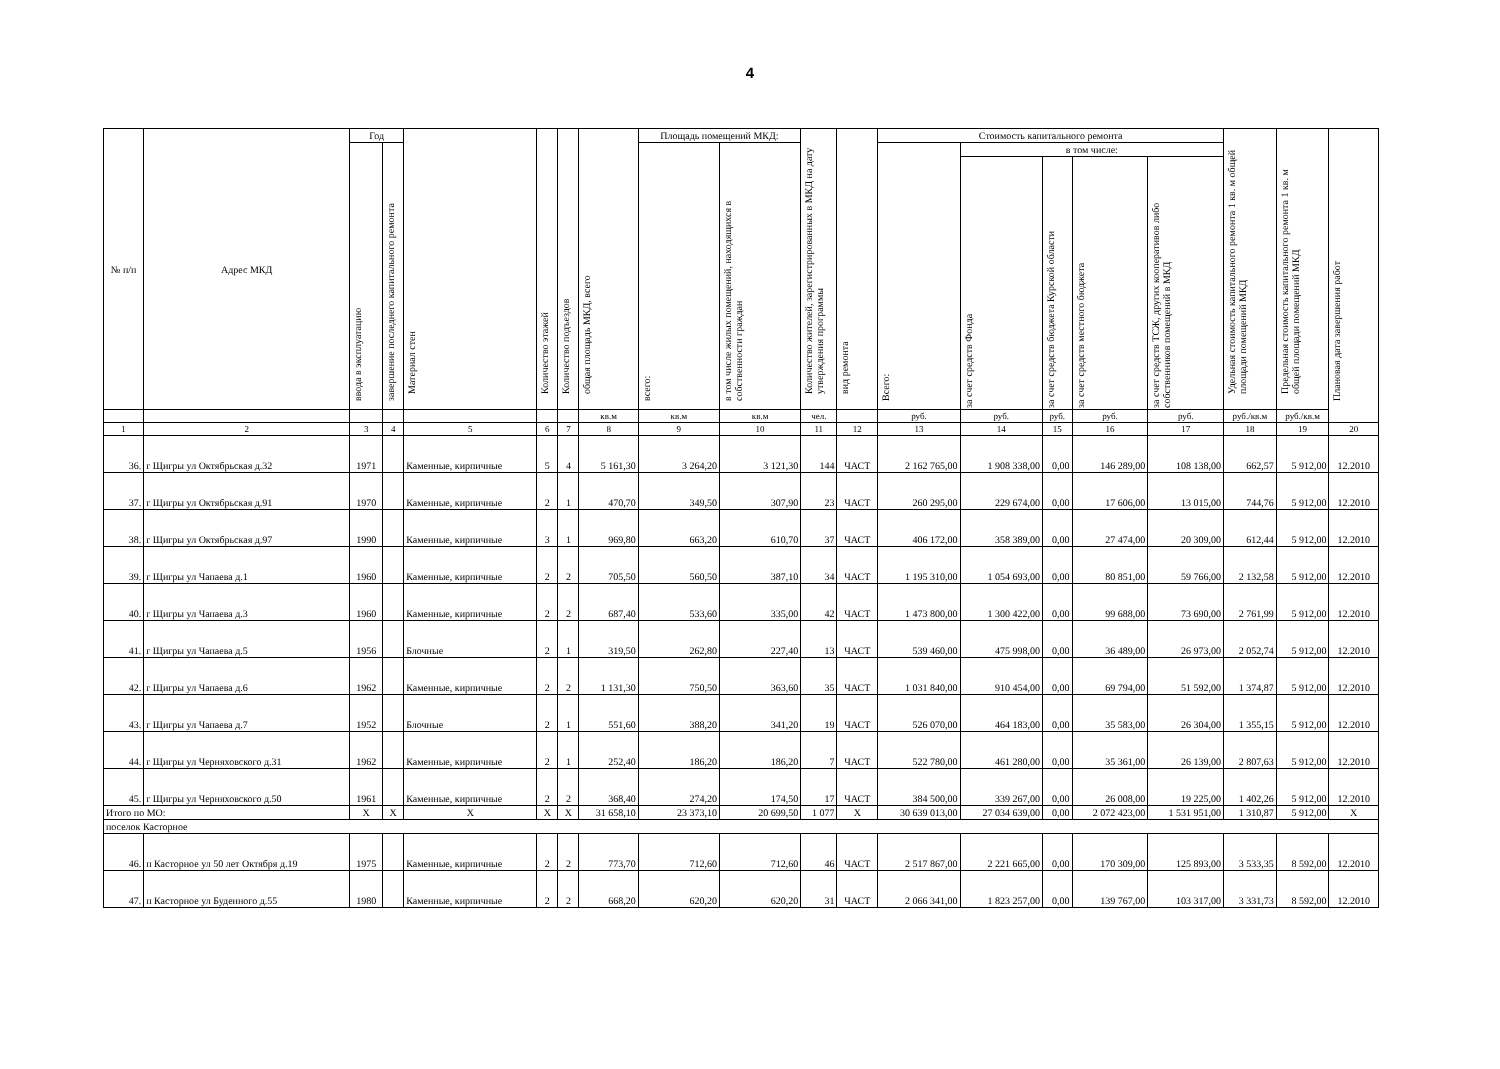4
| № п/п | Адрес МКД | Год | | Материал стен | Количество этажей | Количество подъездов | общая площадь МКД, всего | Площадь помещений МКД: | | Количество жителей, зарегистрированных в МКД на дату утверждения программы | вид ремонта | Стоимость капитального ремонта | | | | | Удельная стоимость капитального ремонта 1 кв. м общей площади помещений МКД | Предельная стоимость капитального ремонта 1 кв. м общей площади помещений МКД | Плановая дата завершения работ |
| --- | --- | --- | --- | --- | --- | --- | --- | --- | --- | --- | --- | --- | --- | --- | --- | --- | --- | --- | --- |
| | | ввода в эксплуатацию | завершение последнего капитального ремонта | | | | | всего: | в том числе жилых помещений, находящихся в собственности граждан | | | Всего: | в том числе: | | | | | | |
| | | | | | | | | | | | | | за счет средств Фонда | за счет средств бюджета Курской области | за счет средств местного бюджета | за счет средств ТСЖ, других кооперативов либо собственников помещений в МКД | | | |
| | | | | | | | кв.м | кв.м | кв.м | чел. | | руб. | руб. | руб. | руб. | руб. | руб./кв.м | руб./кв.м | |
| 1 | 2 | 3 | 4 | 5 | 6 | 7 | 8 | 9 | 10 | 11 | 12 | 13 | 14 | 15 | 16 | 17 | 18 | 19 | 20 |
| 36. | г Щигры ул Октябрьская д.32 | 1971 | | Каменные, кирпичные | 5 | 4 | 5 161,30 | 3 264,20 | 3 121,30 | 144 | ЧАСТ | 2 162 765,00 | 1 908 338,00 | 0,00 | 146 289,00 | 108 138,00 | 662,57 | 5 912,00 | 12.2010 |
| 37. | г Щигры ул Октябрьская д.91 | 1970 | | Каменные, кирпичные | 2 | 1 | 470,70 | 349,50 | 307,90 | 23 | ЧАСТ | 260 295,00 | 229 674,00 | 0,00 | 17 606,00 | 13 015,00 | 744,76 | 5 912,00 | 12.2010 |
| 38. | г Щигры ул Октябрьская д.97 | 1990 | | Каменные, кирпичные | 3 | 1 | 969,80 | 663,20 | 610,70 | 37 | ЧАСТ | 406 172,00 | 358 389,00 | 0,00 | 27 474,00 | 20 309,00 | 612,44 | 5 912,00 | 12.2010 |
| 39. | г Щигры ул Чапаева д.1 | 1960 | | Каменные, кирпичные | 2 | 2 | 705,50 | 560,50 | 387,10 | 34 | ЧАСТ | 1 195 310,00 | 1 054 693,00 | 0,00 | 80 851,00 | 59 766,00 | 2 132,58 | 5 912,00 | 12.2010 |
| 40. | г Щигры ул Чапаева д.3 | 1960 | | Каменные, кирпичные | 2 | 2 | 687,40 | 533,60 | 335,00 | 42 | ЧАСТ | 1 473 800,00 | 1 300 422,00 | 0,00 | 99 688,00 | 73 690,00 | 2 761,99 | 5 912,00 | 12.2010 |
| 41. | г Щигры ул Чапаева д.5 | 1956 | | Блочные | 2 | 1 | 319,50 | 262,80 | 227,40 | 13 | ЧАСТ | 539 460,00 | 475 998,00 | 0,00 | 36 489,00 | 26 973,00 | 2 052,74 | 5 912,00 | 12.2010 |
| 42. | г Щигры ул Чапаева д.6 | 1962 | | Каменные, кирпичные | 2 | 2 | 1 131,30 | 750,50 | 363,60 | 35 | ЧАСТ | 1 031 840,00 | 910 454,00 | 0,00 | 69 794,00 | 51 592,00 | 1 374,87 | 5 912,00 | 12.2010 |
| 43. | г Щигры ул Чапаева д.7 | 1952 | | Блочные | 2 | 1 | 551,60 | 388,20 | 341,20 | 19 | ЧАСТ | 526 070,00 | 464 183,00 | 0,00 | 35 583,00 | 26 304,00 | 1 355,15 | 5 912,00 | 12.2010 |
| 44. | г Щигры ул Черняховского д.31 | 1962 | | Каменные, кирпичные | 2 | 1 | 252,40 | 186,20 | 186,20 | 7 | ЧАСТ | 522 780,00 | 461 280,00 | 0,00 | 35 361,00 | 26 139,00 | 2 807,63 | 5 912,00 | 12.2010 |
| 45. | г Щигры ул Черняховского д.50 | 1961 | | Каменные, кирпичные | 2 | 2 | 368,40 | 274,20 | 174,50 | 17 | ЧАСТ | 384 500,00 | 339 267,00 | 0,00 | 26 008,00 | 19 225,00 | 1 402,26 | 5 912,00 | 12.2010 |
| Итого по МО: | | X | X | X | X | X | 31 658,10 | 23 373,10 | 20 699,50 | 1 077 | X | 30 639 013,00 | 27 034 639,00 | 0,00 | 2 072 423,00 | 1 531 951,00 | 1 310,87 | 5 912,00 | X |
| поселок Касторное | | | | | | | | | | | | | | | | | | | |
| 46. | п Касторное ул 50 лет Октября д.19 | 1975 | | Каменные, кирпичные | 2 | 2 | 773,70 | 712,60 | 712,60 | 46 | ЧАСТ | 2 517 867,00 | 2 221 665,00 | 0,00 | 170 309,00 | 125 893,00 | 3 533,35 | 8 592,00 | 12.2010 |
| 47. | п Касторное ул Буденного д.55 | 1980 | | Каменные, кирпичные | 2 | 2 | 668,20 | 620,20 | 620,20 | 31 | ЧАСТ | 2 066 341,00 | 1 823 257,00 | 0,00 | 139 767,00 | 103 317,00 | 3 331,73 | 8 592,00 | 12.2010 |